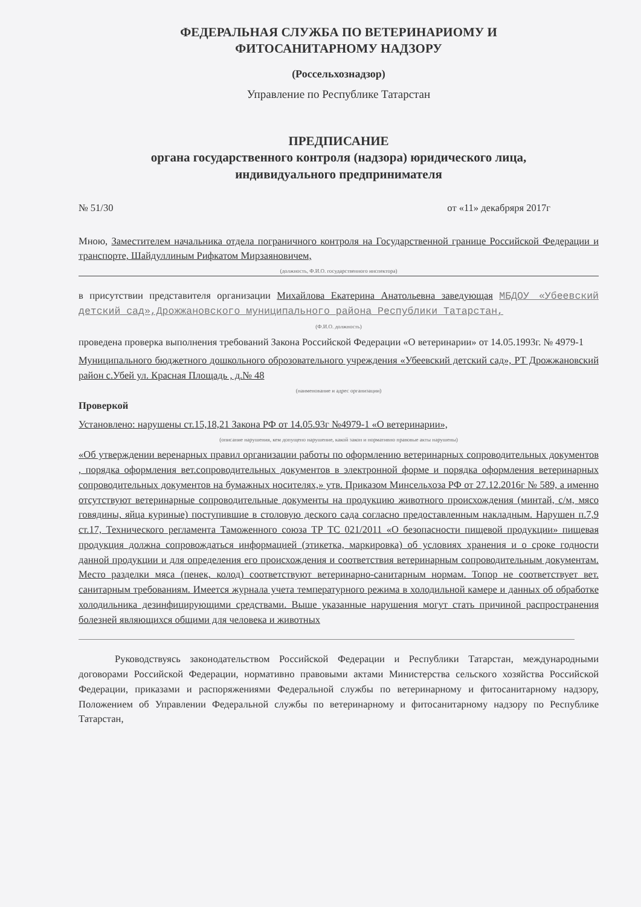ФЕДЕРАЛЬНАЯ СЛУЖБА ПО ВЕТЕРИНАРИОМУ И
ФИТОСАНИТАРНОМУ НАДЗОРУ
(Россельхознадзор)
Управление по Республике Татарстан
ПРЕДПИСАНИЕ
органа государственного контроля (надзора) юридического лица,
индивидуального предпринимателя
№ 51/30 от «11» декабряря 2017г
Мною, Заместителем начальника отдела пограничного контроля на Государственной границе Российской Федерации и транспорте, Шайдуллиным Рифкатом Мирзаяновичем,
(должность, Ф.И.О. государственного инспектора)
в присутствии представителя организации Михайлова Екатерина Анатольевна заведующая МБДОУ «Убеевский детский сад»,Дрожжановского муниципального района Республики Татарстан,
(Ф.И.О. должность)
проведена проверка выполнения требований Закона Российской Федерации «О ветеринарии» от 14.05.1993г. № 4979-1
Муниципального бюджетного дошкольного оброзовательного учреждения «Убеевский детский сад», РТ Дрожжановский район с.Убей ул. Красная Площадь , д.№ 48
(наименование и адрес организации)
Проверкой
Установлено: нарушены ст.15,18,21 Закона РФ от 14.05.93г №4979-1 «О ветеринарии»,
(описание нарушения, кем допущено нарушение, какой закон и нормативно правовые акты нарушены)
«Об утверждении веренарных правил организации работы по оформлению ветеринарных сопроводительных документов , порядка оформления вет.сопроводительных документов в электронной форме и порядка оформления ветеринарных сопроводительных документов на бумажных носителях,» утв. Приказом Минсельхоза РФ от 27.12.2016г № 589, а именно отсутствуют ветеринарные сопроводительные документы на продукцию животного происхождения (минтай, с/м, мясо говядины, яйца куриные) поступившие в столовую деского сада согласно предоставленным накладным. Нарушен п.7,9 ст.17, Технического регламента Таможенного союза ТР ТС 021/2011 «О безопасности пищевой продукции» пищевая продукция должна сопровождаться информацией (этикетка, маркировка) об условиях хранения и о сроке годности данной продукции и для определения его происхождения и соответствия ветеринарным сопроводительным документам. Место разделки мяса (пенек, колод) соответствуют ветеринарно-санитарным нормам. Топор не соответствует вет. санитарным требованиям. Имеется журнала учета температурного режима в холодильной камере и данных об обработке холодильника дезинфицирующими средствами. Выше указанные нарушения могут стать причиной распространения болезней являющихся общими для человека и животных
Руководствуясь законодательством Российской Федерации и Республики Татарстан, международными договорами Российской Федерации, нормативно правовыми актами Министерства сельского хозяйства Российской Федерации, приказами и распоряжениями Федеральной службы по ветеринарному и фитосанитарному надзору, Положением об Управлении Федеральной службы по ветеринарному и фитосанитарному надзору по Республике Татарстан,